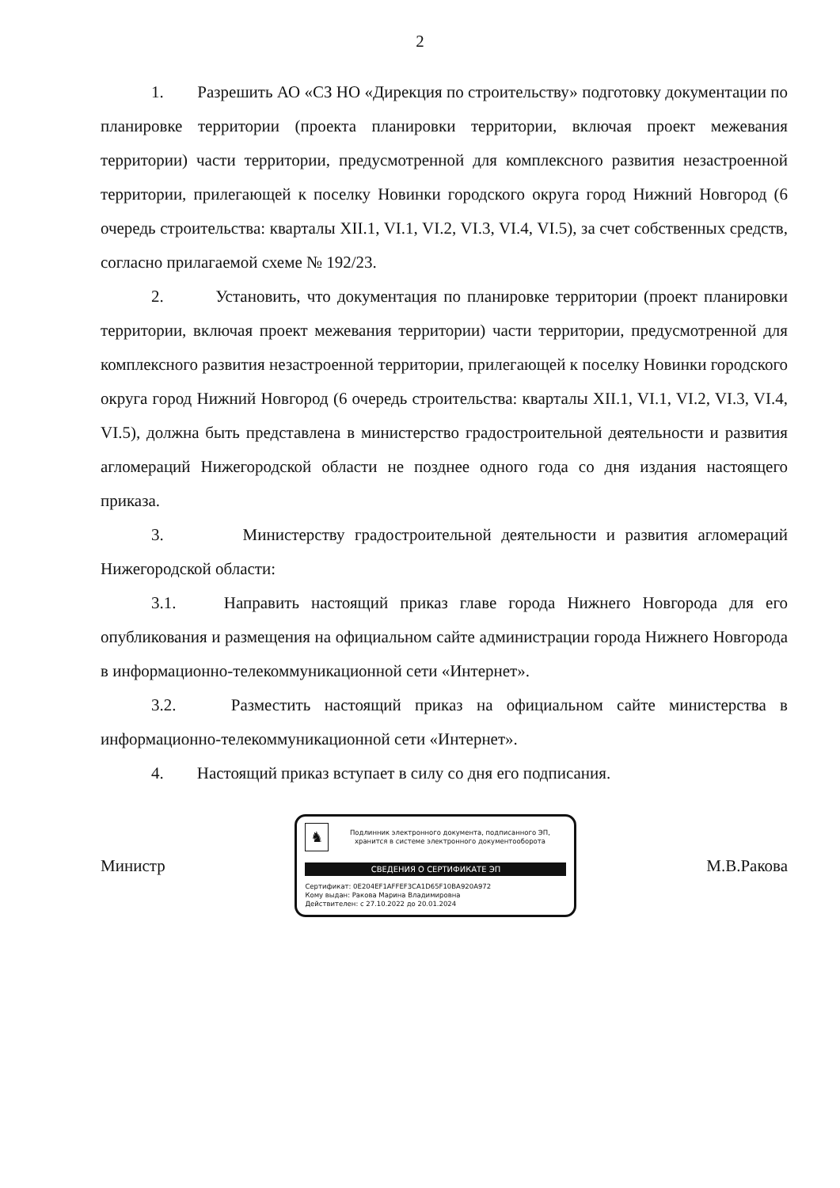2
1. Разрешить АО «СЗ НО «Дирекция по строительству» подготовку документации по планировке территории (проекта планировки территории, включая проект межевания территории) части территории, предусмотренной для комплексного развития незастроенной территории, прилегающей к поселку Новинки городского округа город Нижний Новгород (6 очередь строительства: кварталы XII.1, VI.1, VI.2, VI.3, VI.4, VI.5), за счет собственных средств, согласно прилагаемой схеме № 192/23.
2. Установить, что документация по планировке территории (проект планировки территории, включая проект межевания территории) части территории, предусмотренной для комплексного развития незастроенной территории, прилегающей к поселку Новинки городского округа город Нижний Новгород (6 очередь строительства: кварталы XII.1, VI.1, VI.2, VI.3, VI.4, VI.5), должна быть представлена в министерство градостроительной деятельности и развития агломераций Нижегородской области не позднее одного года со дня издания настоящего приказа.
3. Министерству градостроительной деятельности и развития агломераций Нижегородской области:
3.1. Направить настоящий приказ главе города Нижнего Новгорода для его опубликования и размещения на официальном сайте администрации города Нижнего Новгорода в информационно-телекоммуникационной сети «Интернет».
3.2. Разместить настоящий приказ на официальном сайте министерства в информационно-телекоммуникационной сети «Интернет».
4. Настоящий приказ вступает в силу со дня его подписания.
Министр
♞
Подлинник электронного документа, подписанного ЭП,
хранится в системе электронного документооборота
СВЕДЕНИЯ О СЕРТИФИКАТЕ ЭП
Сертификат: 0E204EF1AFFEF3CA1D65F10BA920A972
Кому выдан: Ракова Марина Владимировна
Действителен: с 27.10.2022 до 20.01.2024
М.В.Ракова